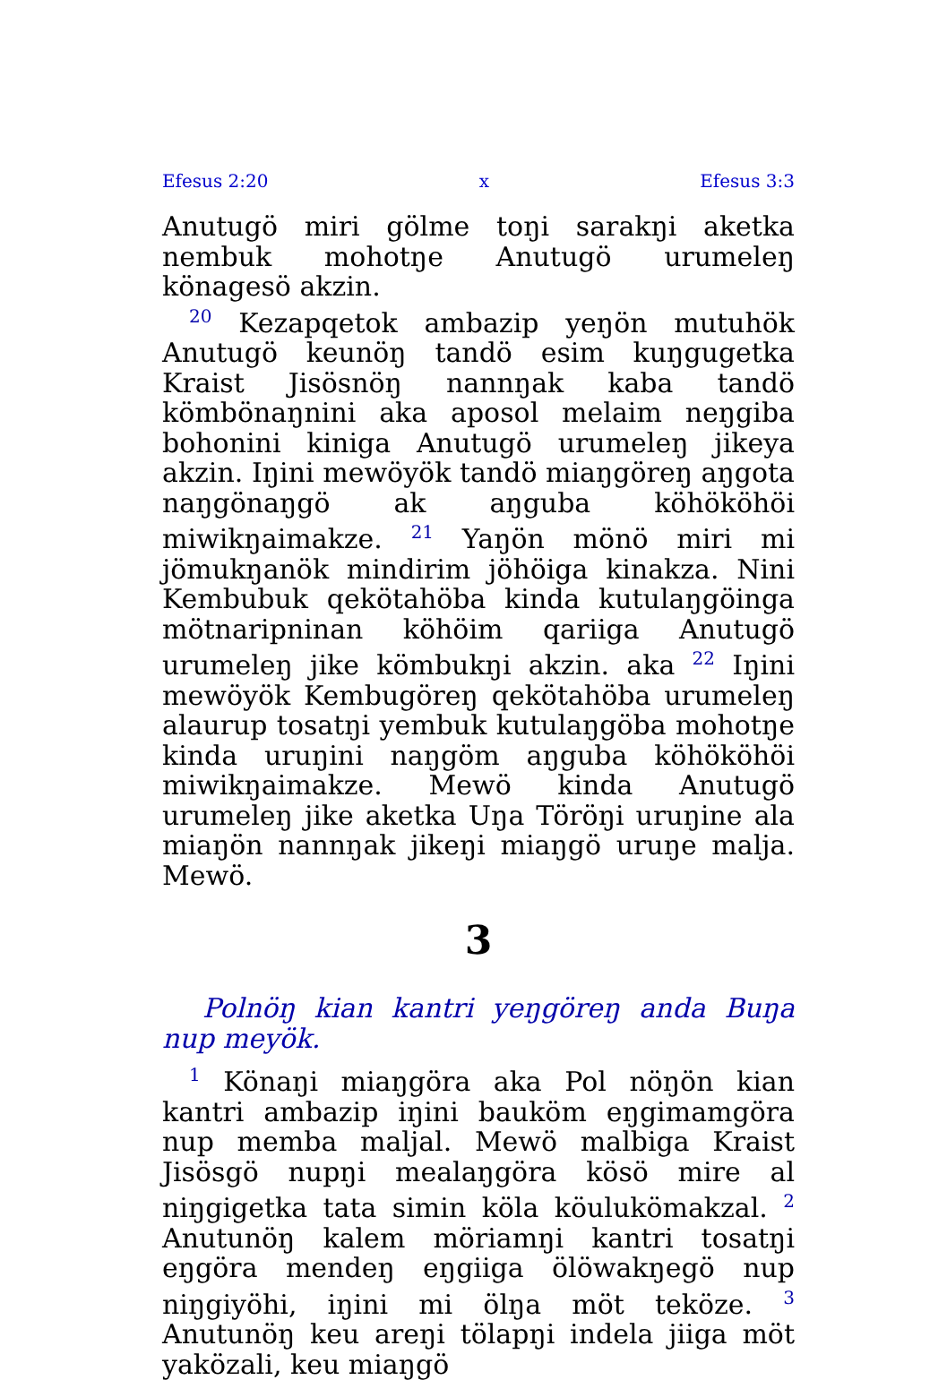Efesus 2:20 x Efesus 3:3
Anutugö miri gölme toŋi sarakŋi aketka nembuk mohotŋe Anutugö urumeleŋ könagesö akzin.
<sup>20</sup> Kezapqetok ambazip yeŋön mutuhök Anutugö keunöŋ tandö esim kuŋgugetka Kraist Jisösnöŋ nannŋak kaba tandö kömbönaŋnini aka aposol melaim neŋgiba bohonini kiniga Anutugö urumeleŋ jikeya akzin. Iŋini mewöyök tandö miaŋgöreŋ aŋgota naŋgönaŋgö ak aŋguba köhököhöi miwikŋaimakze. <sup>21</sup> Yaŋön mönö miri mi jömukŋanök mindirim jöhöiga kinakza. Nini Kembubuk qekötahöba kinda kutulaŋgöinga mötnaripninan köhöim qariiga Anutugö urumeleŋ jike kömbukŋi akzin. aka <sup>22</sup> Iŋini mewöyök Kembugöreŋ qekötahöba urumeleŋ alaurup tosatŋi yembuk kutulaŋgöba mohotŋe kinda uruŋini naŋgöm aŋguba köhököhöi miwikŋaimakze. Mewö kinda Anutugö urumeleŋ jike aketka Uŋa Töröŋi uruŋine ala miaŋön nannŋak jikeŋi miaŋgö uruŋe malja. Mewö.
3
Polnöŋ kian kantri yeŋgöreŋ anda Buŋa nup meyök.
<sup>1</sup> Könaŋi miaŋgöra aka Pol nöŋön kian kantri ambazip iŋini bauköm eŋgimamgöra nup memba maljal. Mewö malbiga Kraist Jisösgö nupŋi mealaŋgöra kösö mire al niŋgigetka tata simin köla köulukömakzal. <sup>2</sup> Anutunöŋ kalem möriamŋi kantri tosatŋi eŋgöra mendeŋ eŋgiiga ölöwakŋegö nup niŋgiyöhi, iŋini mi ölŋa möt teköze. <sup>3</sup> Anutunöŋ keu areŋi tölapŋi indela jiiga möt yaközali, keu miaŋgö